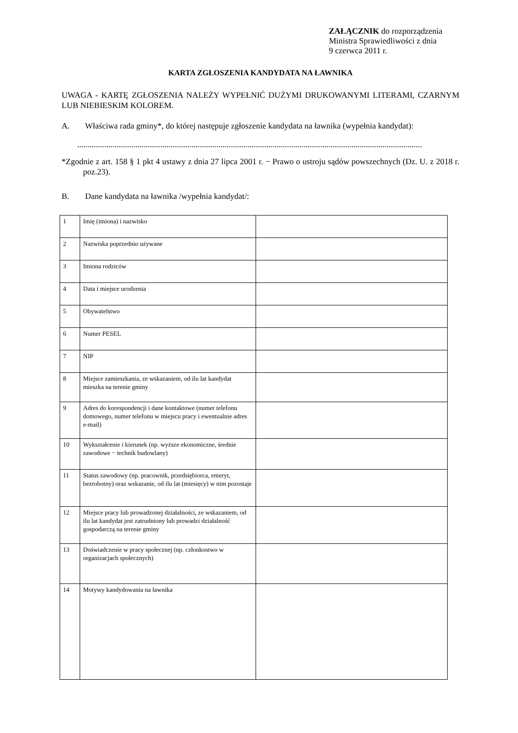ZAŁĄCZNIK do rozporządzenia
Ministra Sprawiedliwości z dnia
9 czerwca 2011 r.
KARTA ZGŁOSZENIA KANDYDATA NA ŁAWNIKA
UWAGA - KARTĘ ZGŁOSZENIA NALEŻY WYPEŁNIĆ DUŻYMI DRUKOWANYMI LITERAMI, CZARNYM LUB NIEBIESKIM KOLOREM.
A. Właściwa rada gminy*, do której następuje zgłoszenie kandydata na ławnika (wypełnia kandydat):
......................................................................................................................................................................
*Zgodnie z art. 158 § 1 pkt 4 ustawy z dnia 27 lipca 2001 r. − Prawo o ustroju sądów powszechnych (Dz. U. z 2018 r. poz.23).
B. Dane kandydata na ławnika /wypełnia kandydat/:
| 1 | Imię (imiona) i nazwisko | |
| 2 | Nazwiska poprzednio używane | |
| 3 | Imiona rodziców | |
| 4 | Data i miejsce urodzenia | |
| 5 | Obywatelstwo | |
| 6 | Numer PESEL | |
| 7 | NIP | |
| 8 | Miejsce zamieszkania, ze wskazaniem, od ilu lat kandydat mieszka na terenie gminy | |
| 9 | Adres do korespondencji i dane kontaktowe (numer telefonu domowego, numer telefonu w miejscu pracy i ewentualnie adres e-mail) | |
| 10 | Wykształcenie i kierunek (np. wyższe ekonomiczne, średnie zawodowe − technik budowlany) | |
| 11 | Status zawodowy (np. pracownik, przedsiębiorca, emeryt, bezrobotny) oraz wskazanie, od ilu lat (miesięcy) w nim pozostaje | |
| 12 | Miejsce pracy lub prowadzonej działalności, ze wskazaniem, od ilu lat kandydat jest zatrudniony lub prowadzi działalność gospodarczą na terenie gminy | |
| 13 | Doświadczenie w pracy społecznej (np. członkostwo w organizacjach społecznych) | |
| 14 | Motywy kandydowania na ławnika | |